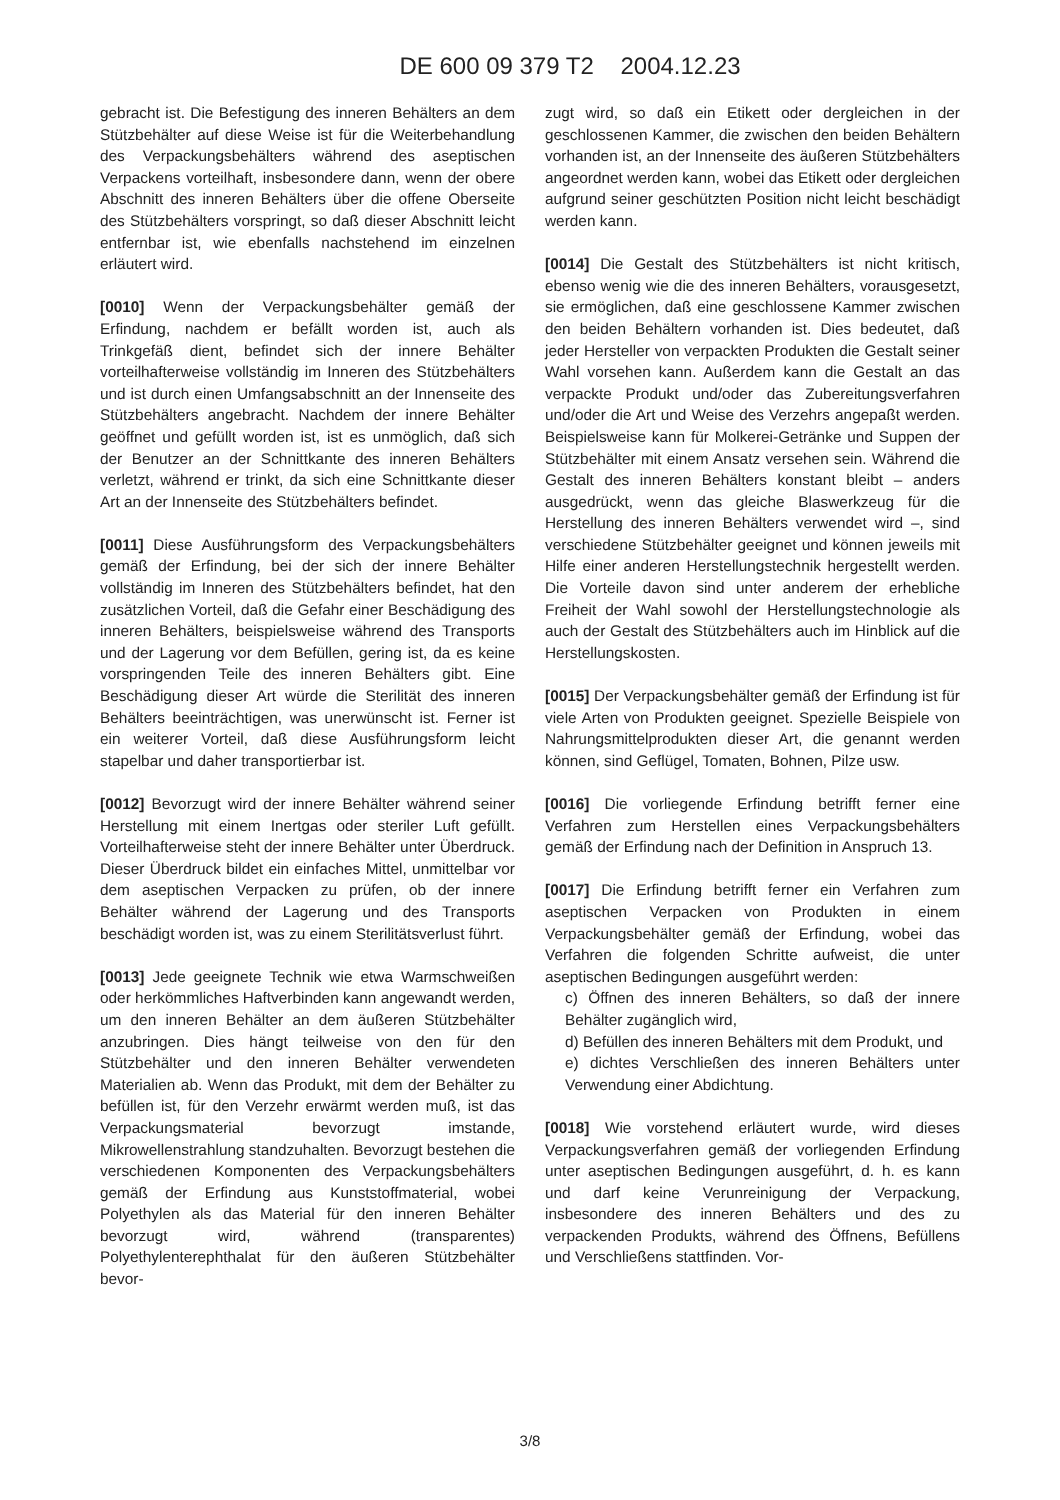DE 600 09 379 T2 2004.12.23
gebracht ist. Die Befestigung des inneren Behälters an dem Stützbehälter auf diese Weise ist für die Weiterbehandlung des Verpackungsbehälters während des aseptischen Verpackens vorteilhaft, insbesondere dann, wenn der obere Abschnitt des inneren Behälters über die offene Oberseite des Stützbehälters vorspringt, so daß dieser Abschnitt leicht entfernbar ist, wie ebenfalls nachstehend im einzelnen erläutert wird.
[0010] Wenn der Verpackungsbehälter gemäß der Erfindung, nachdem er befällt worden ist, auch als Trinkgefäß dient, befindet sich der innere Behälter vorteilhafterweise vollständig im Inneren des Stützbehälters und ist durch einen Umfangsabschnitt an der Innenseite des Stützbehälters angebracht. Nachdem der innere Behälter geöffnet und gefüllt worden ist, ist es unmöglich, daß sich der Benutzer an der Schnittkante des inneren Behälters verletzt, während er trinkt, da sich eine Schnittkante dieser Art an der Innenseite des Stützbehälters befindet.
[0011] Diese Ausführungsform des Verpackungsbehälters gemäß der Erfindung, bei der sich der innere Behälter vollständig im Inneren des Stützbehälters befindet, hat den zusätzlichen Vorteil, daß die Gefahr einer Beschädigung des inneren Behälters, beispielsweise während des Transports und der Lagerung vor dem Befüllen, gering ist, da es keine vorspringenden Teile des inneren Behälters gibt. Eine Beschädigung dieser Art würde die Sterilität des inneren Behälters beeinträchtigen, was unerwünscht ist. Ferner ist ein weiterer Vorteil, daß diese Ausführungsform leicht stapelbar und daher transportierbar ist.
[0012] Bevorzugt wird der innere Behälter während seiner Herstellung mit einem Inertgas oder steriler Luft gefüllt. Vorteilhafterweise steht der innere Behälter unter Überdruck. Dieser Überdruck bildet ein einfaches Mittel, unmittelbar vor dem aseptischen Verpacken zu prüfen, ob der innere Behälter während der Lagerung und des Transports beschädigt worden ist, was zu einem Sterilitätsverlust führt.
[0013] Jede geeignete Technik wie etwa Warmschweißen oder herkömmliches Haftverbinden kann angewandt werden, um den inneren Behälter an dem äußeren Stützbehälter anzubringen. Dies hängt teilweise von den für den Stützbehälter und den inneren Behälter verwendeten Materialien ab. Wenn das Produkt, mit dem der Behälter zu befüllen ist, für den Verzehr erwärmt werden muß, ist das Verpackungsmaterial bevorzugt imstande, Mikrowellenstrahlung standzuhalten. Bevorzugt bestehen die verschiedenen Komponenten des Verpackungsbehälters gemäß der Erfindung aus Kunststoffmaterial, wobei Polyethylen als das Material für den inneren Behälter bevorzugt wird, während (transparentes) Polyethylenterephthalat für den äußeren Stützbehälter bevor-
zugt wird, so daß ein Etikett oder dergleichen in der geschlossenen Kammer, die zwischen den beiden Behältern vorhanden ist, an der Innenseite des äußeren Stützbehälters angeordnet werden kann, wobei das Etikett oder dergleichen aufgrund seiner geschützten Position nicht leicht beschädigt werden kann.
[0014] Die Gestalt des Stützbehälters ist nicht kritisch, ebenso wenig wie die des inneren Behälters, vorausgesetzt, sie ermöglichen, daß eine geschlossene Kammer zwischen den beiden Behältern vorhanden ist. Dies bedeutet, daß jeder Hersteller von verpackten Produkten die Gestalt seiner Wahl vorsehen kann. Außerdem kann die Gestalt an das verpackte Produkt und/oder das Zubereitungsverfahren und/oder die Art und Weise des Verzehrs angepaßt werden. Beispielsweise kann für Molkerei-Getränke und Suppen der Stützbehälter mit einem Ansatz versehen sein. Während die Gestalt des inneren Behälters konstant bleibt – anders ausgedrückt, wenn das gleiche Blaswerkzeug für die Herstellung des inneren Behälters verwendet wird –, sind verschiedene Stützbehälter geeignet und können jeweils mit Hilfe einer anderen Herstellungstechnik hergestellt werden. Die Vorteile davon sind unter anderem der erhebliche Freiheit der Wahl sowohl der Herstellungstechnologie als auch der Gestalt des Stützbehälters auch im Hinblick auf die Herstellungskosten.
[0015] Der Verpackungsbehälter gemäß der Erfindung ist für viele Arten von Produkten geeignet. Spezielle Beispiele von Nahrungsmittelprodukten dieser Art, die genannt werden können, sind Geflügel, Tomaten, Bohnen, Pilze usw.
[0016] Die vorliegende Erfindung betrifft ferner eine Verfahren zum Herstellen eines Verpackungsbehälters gemäß der Erfindung nach der Definition in Anspruch 13.
[0017] Die Erfindung betrifft ferner ein Verfahren zum aseptischen Verpacken von Produkten in einem Verpackungsbehälter gemäß der Erfindung, wobei das Verfahren die folgenden Schritte aufweist, die unter aseptischen Bedingungen ausgeführt werden:
c) Öffnen des inneren Behälters, so daß der innere Behälter zugänglich wird,
d) Befüllen des inneren Behälters mit dem Produkt, und
e) dichtes Verschließen des inneren Behälters unter Verwendung einer Abdichtung.
[0018] Wie vorstehend erläutert wurde, wird dieses Verpackungsverfahren gemäß der vorliegenden Erfindung unter aseptischen Bedingungen ausgeführt, d. h. es kann und darf keine Verunreinigung der Verpackung, insbesondere des inneren Behälters und des zu verpackenden Produkts, während des Öffnens, Befüllens und Verschließens stattfinden. Vor-
3/8